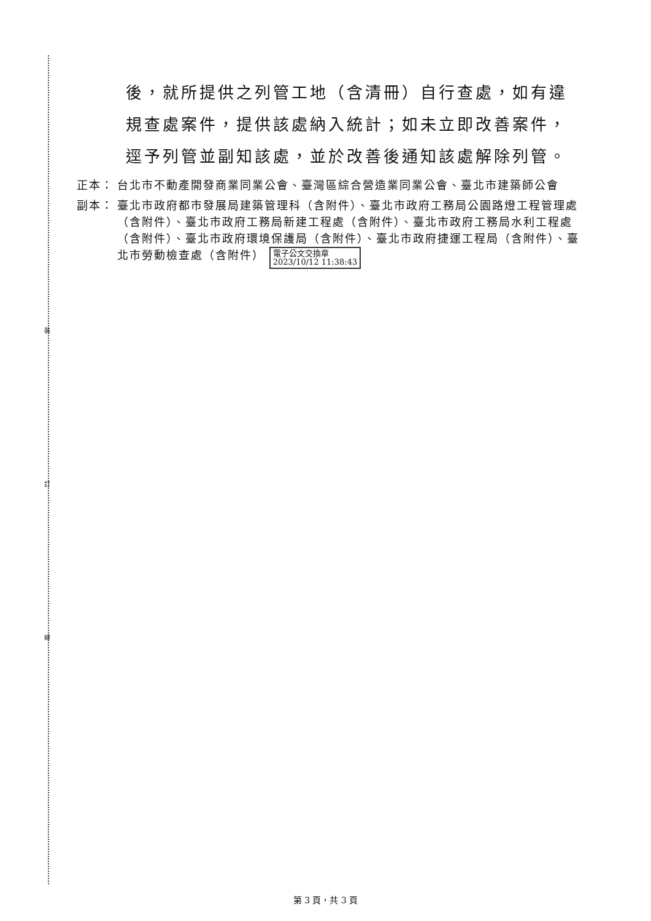裝
訂
線
後，就所提供之列管工地（含清冊）自行查處，如有違規查處案件，提供該處納入統計；如未立即改善案件，逕予列管並副知該處，並於改善後通知該處解除列管。
正本： 台北市不動產開發商業同業公會、臺灣區綜合營造業同業公會、臺北市建築師公會
副本： 臺北市政府都市發展局建築管理科（含附件）、臺北市政府工務局公園路燈工程管理處（含附件）、臺北市政府工務局新建工程處（含附件）、臺北市政府工務局水利工程處（含附件）、臺北市政府環境保護局（含附件）、臺北市政府捷運工程局（含附件）、臺北市勞動檢查處（含附件） 電子公文交換章
2023/10/12 11:38:43
第 3 頁，共 3 頁